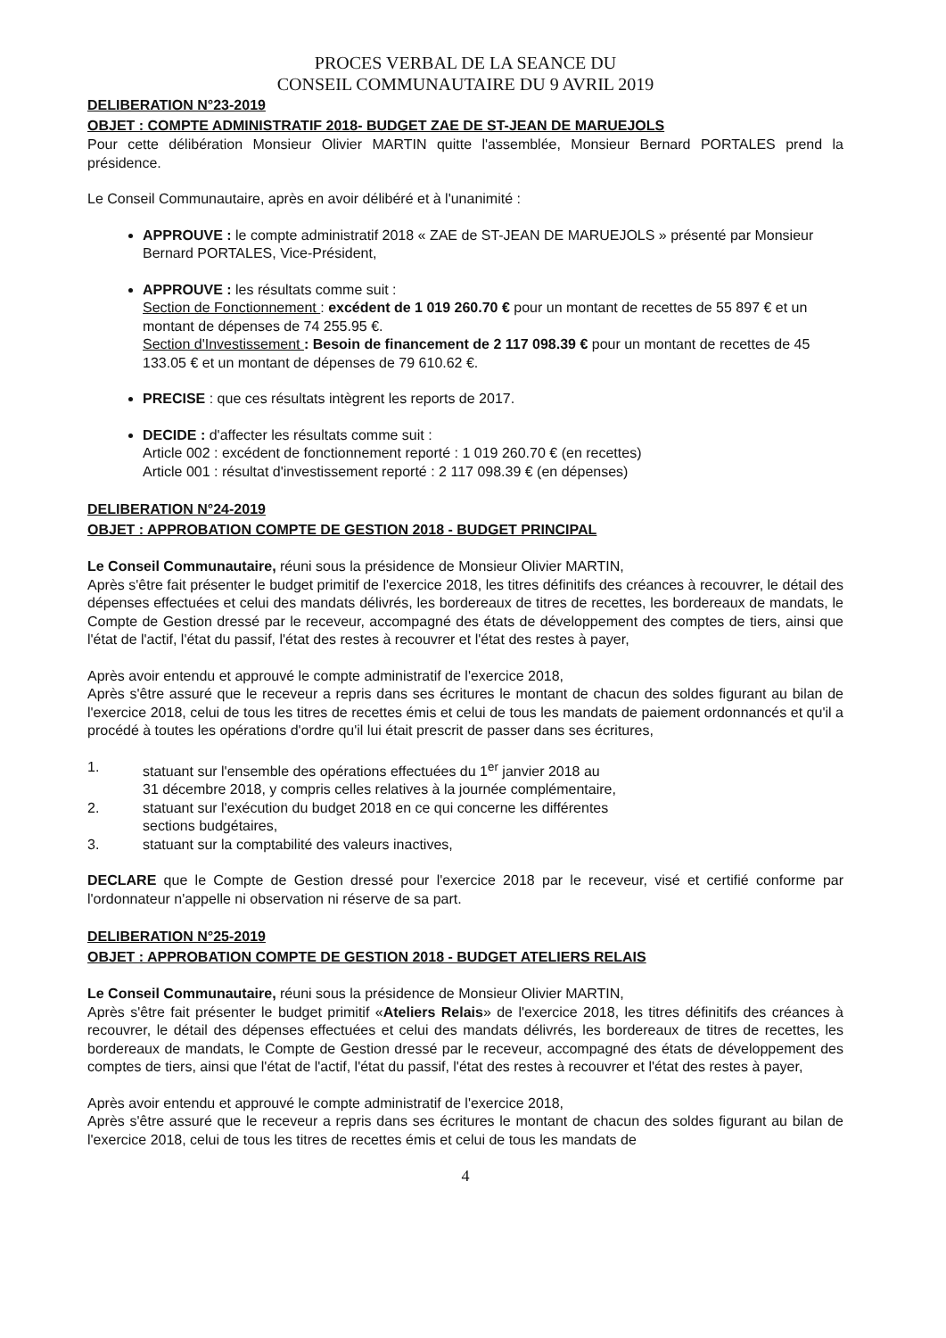PROCES VERBAL DE LA SEANCE DU
CONSEIL COMMUNAUTAIRE DU 9 AVRIL 2019
DELIBERATION N°23-2019
OBJET : COMPTE ADMINISTRATIF 2018- BUDGET ZAE DE ST-JEAN DE MARUEJOLS
Pour cette délibération Monsieur Olivier MARTIN quitte l'assemblée, Monsieur Bernard PORTALES prend la présidence.
Le Conseil Communautaire, après en avoir délibéré et à l'unanimité :
APPROUVE : le compte administratif 2018 « ZAE de ST-JEAN DE MARUEJOLS » présenté par Monsieur Bernard PORTALES, Vice-Président,
APPROUVE : les résultats comme suit :
Section de Fonctionnement : excédent de 1 019 260.70 € pour un montant de recettes de 55 897 € et un montant de dépenses de 74 255.95 €.
Section d'Investissement : Besoin de financement de 2 117 098.39 € pour un montant de recettes de 45 133.05 € et un montant de dépenses de 79 610.62 €.
PRECISE : que ces résultats intègrent les reports de 2017.
DECIDE : d'affecter les résultats comme suit :
Article 002 : excédent de fonctionnement reporté : 1 019 260.70 € (en recettes)
Article 001 : résultat d'investissement reporté : 2 117 098.39 € (en dépenses)
DELIBERATION N°24-2019
OBJET : APPROBATION COMPTE DE GESTION 2018 - BUDGET PRINCIPAL
Le Conseil Communautaire, réuni sous la présidence de Monsieur Olivier MARTIN,
Après s'être fait présenter le budget primitif de l'exercice 2018, les titres définitifs des créances à recouvrer, le détail des dépenses effectuées et celui des mandats délivrés, les bordereaux de titres de recettes, les bordereaux de mandats, le Compte de Gestion dressé par le receveur, accompagné des états de développement des comptes de tiers, ainsi que l'état de l'actif, l'état du passif, l'état des restes à recouvrer et l'état des restes à payer,
Après avoir entendu et approuvé le compte administratif de l'exercice 2018,
Après s'être assuré que le receveur a repris dans ses écritures le montant de chacun des soldes figurant au bilan de l'exercice 2018, celui de tous les titres de recettes émis et celui de tous les mandats de paiement ordonnancés et qu'il a procédé à toutes les opérations d'ordre qu'il lui était prescrit de passer dans ses écritures,
1. statuant sur l'ensemble des opérations effectuées du 1<sup>er</sup> janvier 2018 au
31 décembre 2018, y compris celles relatives à la journée complémentaire,
2. statuant sur l'exécution du budget 2018 en ce qui concerne les différentes
sections budgétaires,
3. statuant sur la comptabilité des valeurs inactives,
DECLARE que le Compte de Gestion dressé pour l'exercice 2018 par le receveur, visé et certifié conforme par l'ordonnateur n'appelle ni observation ni réserve de sa part.
DELIBERATION N°25-2019
OBJET : APPROBATION COMPTE DE GESTION 2018 - BUDGET ATELIERS RELAIS
Le Conseil Communautaire, réuni sous la présidence de Monsieur Olivier MARTIN,
Après s'être fait présenter le budget primitif «Ateliers Relais» de l'exercice 2018, les titres définitifs des créances à recouvrer, le détail des dépenses effectuées et celui des mandats délivrés, les bordereaux de titres de recettes, les bordereaux de mandats, le Compte de Gestion dressé par le receveur, accompagné des états de développement des comptes de tiers, ainsi que l'état de l'actif, l'état du passif, l'état des restes à recouvrer et l'état des restes à payer,
Après avoir entendu et approuvé le compte administratif de l'exercice 2018,
Après s'être assuré que le receveur a repris dans ses écritures le montant de chacun des soldes figurant au bilan de l'exercice 2018, celui de tous les titres de recettes émis et celui de tous les mandats de
4